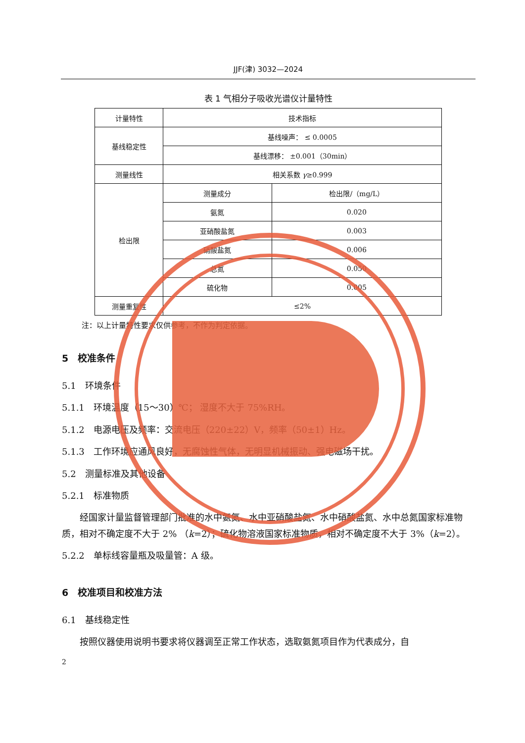JJF(津) 3032—2024
表 1 气相分子吸收光谱仪计量特性
| 计量特性 | 技术指标 | |
| 基线稳定性 | 基线噪声： ≤ 0.0005 | |
| | 基线漂移： ±0.001（30min） | |
| 测量线性 | 相关系数 γ ≥0.999 | |
| 检出限 | 测量成分 | 检出限/（mg/L） |
| | 氨氮 | 0.020 |
| | 亚硝酸盐氮 | 0.003 |
| | 硝酸盐氮 | 0.006 |
| | 总氮 | 0.050 |
| | 硫化物 | 0.005 |
| 测量重复性 | ≤2% | |
注：以上计量特性要求仅供参考，不作为判定依据。
5　校准条件
5.1　环境条件
5.1.1　环境温度（15～30）℃； 湿度不大于 75%RH。
5.1.2　电源电压及频率：交流电压（220±22）V，频率（50±1）Hz。
5.1.3　工作环境应通风良好，无腐蚀性气体，无明显机械振动、强电磁场干扰。
5.2　测量标准及其他设备
5.2.1　标准物质
经国家计量监督管理部门批准的水中氨氮、水中亚硝酸盐氮、水中硝酸盐氮、水中总氮国家标准物质，相对不确定度不大于 2% （k=2）；硫化物溶液国家标准物质，相对不确定度不大于 3%（k=2）。
5.2.2　单标线容量瓶及吸量管：A 级。
6　校准项目和校准方法
6.1　基线稳定性
按照仪器使用说明书要求将仪器调至正常工作状态，选取氨氮项目作为代表成分，自
2